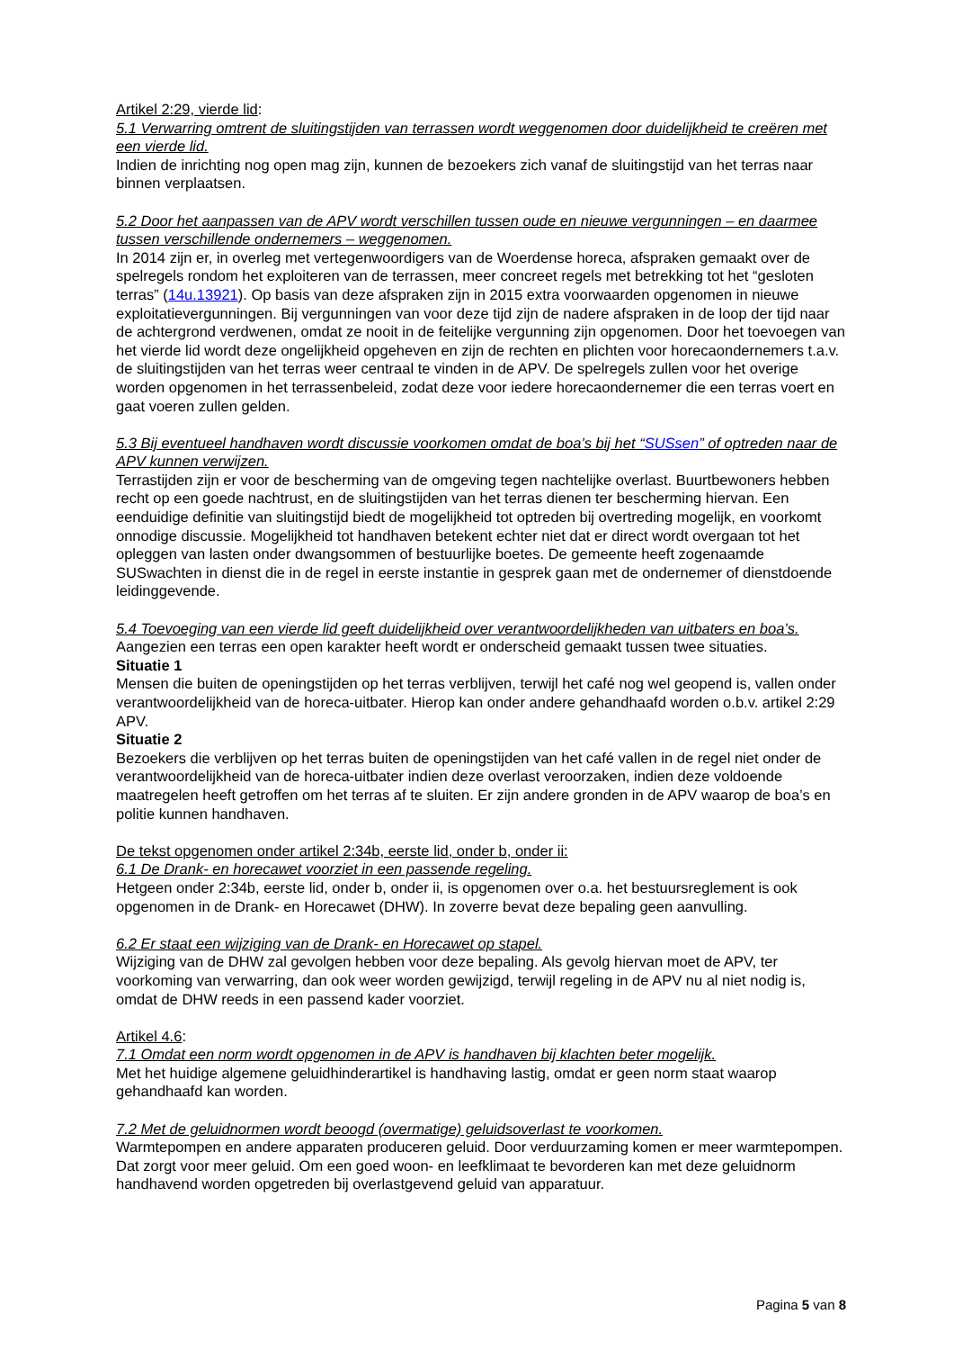Artikel 2:29, vierde lid:
5.1 Verwarring omtrent de sluitingstijden van terrassen wordt weggenomen door duidelijkheid te creëren met een vierde lid.
Indien de inrichting nog open mag zijn, kunnen de bezoekers zich vanaf de sluitingstijd van het terras naar binnen verplaatsen.
5.2 Door het aanpassen van de APV wordt verschillen tussen oude en nieuwe vergunningen – en daarmee tussen verschillende ondernemers – weggenomen.
In 2014 zijn er, in overleg met vertegenwoordigers van de Woerdense horeca, afspraken gemaakt over de spelregels rondom het exploiteren van de terrassen, meer concreet regels met betrekking tot het “gesloten terras” (14u.13921). Op basis van deze afspraken zijn in 2015 extra voorwaarden opgenomen in nieuwe exploitatievergunningen. Bij vergunningen van voor deze tijd zijn de nadere afspraken in de loop der tijd naar de achtergrond verdwenen, omdat ze nooit in de feitelijke vergunning zijn opgenomen. Door het toevoegen van het vierde lid wordt deze ongelijkheid opgeheven en zijn de rechten en plichten voor horecaondernemers t.a.v. de sluitingstijden van het terras weer centraal te vinden in de APV. De spelregels zullen voor het overige worden opgenomen in het terrassenbeleid, zodat deze voor iedere horecaondernemer die een terras voert en gaat voeren zullen gelden.
5.3 Bij eventueel handhaven wordt discussie voorkomen omdat de boa’s bij het “SUSsen” of optreden naar de APV kunnen verwijzen.
Terrastijden zijn er voor de bescherming van de omgeving tegen nachtelijke overlast. Buurtbewoners hebben recht op een goede nachtrust, en de sluitingstijden van het terras dienen ter bescherming hiervan. Een eenduidige definitie van sluitingstijd biedt de mogelijkheid tot optreden bij overtreding mogelijk, en voorkomt onnodige discussie. Mogelijkheid tot handhaven betekent echter niet dat er direct wordt overgaan tot het opleggen van lasten onder dwangsommen of bestuurlijke boetes. De gemeente heeft zogenaamde SUSwachten in dienst die in de regel in eerste instantie in gesprek gaan met de ondernemer of dienstdoende leidinggevende.
5.4 Toevoeging van een vierde lid geeft duidelijkheid over verantwoordelijkheden van uitbaters en boa’s.
Aangezien een terras een open karakter heeft wordt er onderscheid gemaakt tussen twee situaties.
Situatie 1
Mensen die buiten de openingstijden op het terras verblijven, terwijl het café nog wel geopend is, vallen onder verantwoordelijkheid van de horeca-uitbater. Hierop kan onder andere gehandhaafd worden o.b.v. artikel 2:29 APV.
Situatie 2
Bezoekers die verblijven op het terras buiten de openingstijden van het café vallen in de regel niet onder de verantwoordelijkheid van de horeca-uitbater indien deze overlast veroorzaken, indien deze voldoende maatregelen heeft getroffen om het terras af te sluiten. Er zijn andere gronden in de APV waarop de boa’s en politie kunnen handhaven.
De tekst opgenomen onder artikel 2:34b, eerste lid, onder b, onder ii:
6.1 De Drank- en horecawet voorziet in een passende regeling.
Hetgeen onder 2:34b, eerste lid, onder b, onder ii, is opgenomen over o.a. het bestuursreglement is ook opgenomen in de Drank- en Horecawet (DHW). In zoverre bevat deze bepaling geen aanvulling.
6.2 Er staat een wijziging van de Drank- en Horecawet op stapel.
Wijziging van de DHW zal gevolgen hebben voor deze bepaling. Als gevolg hiervan moet de APV, ter voorkoming van verwarring, dan ook weer worden gewijzigd, terwijl regeling in de APV nu al niet nodig is, omdat de DHW reeds in een passend kader voorziet.
Artikel 4.6:
7.1 Omdat een norm wordt opgenomen in de APV is handhaven bij klachten beter mogelijk.
Met het huidige algemene geluidhinderartikel is handhaving lastig, omdat er geen norm staat waarop gehandhaafd kan worden.
7.2 Met de geluidnormen wordt beoogd (overmatige) geluidsoverlast te voorkomen.
Warmtepompen en andere apparaten produceren geluid. Door verduurzaming komen er meer warmtepompen. Dat zorgt voor meer geluid. Om een goed woon- en leefklimaat te bevorderen kan met deze geluidnorm handhavend worden opgetreden bij overlastgevend geluid van apparatuur.
Pagina 5 van 8